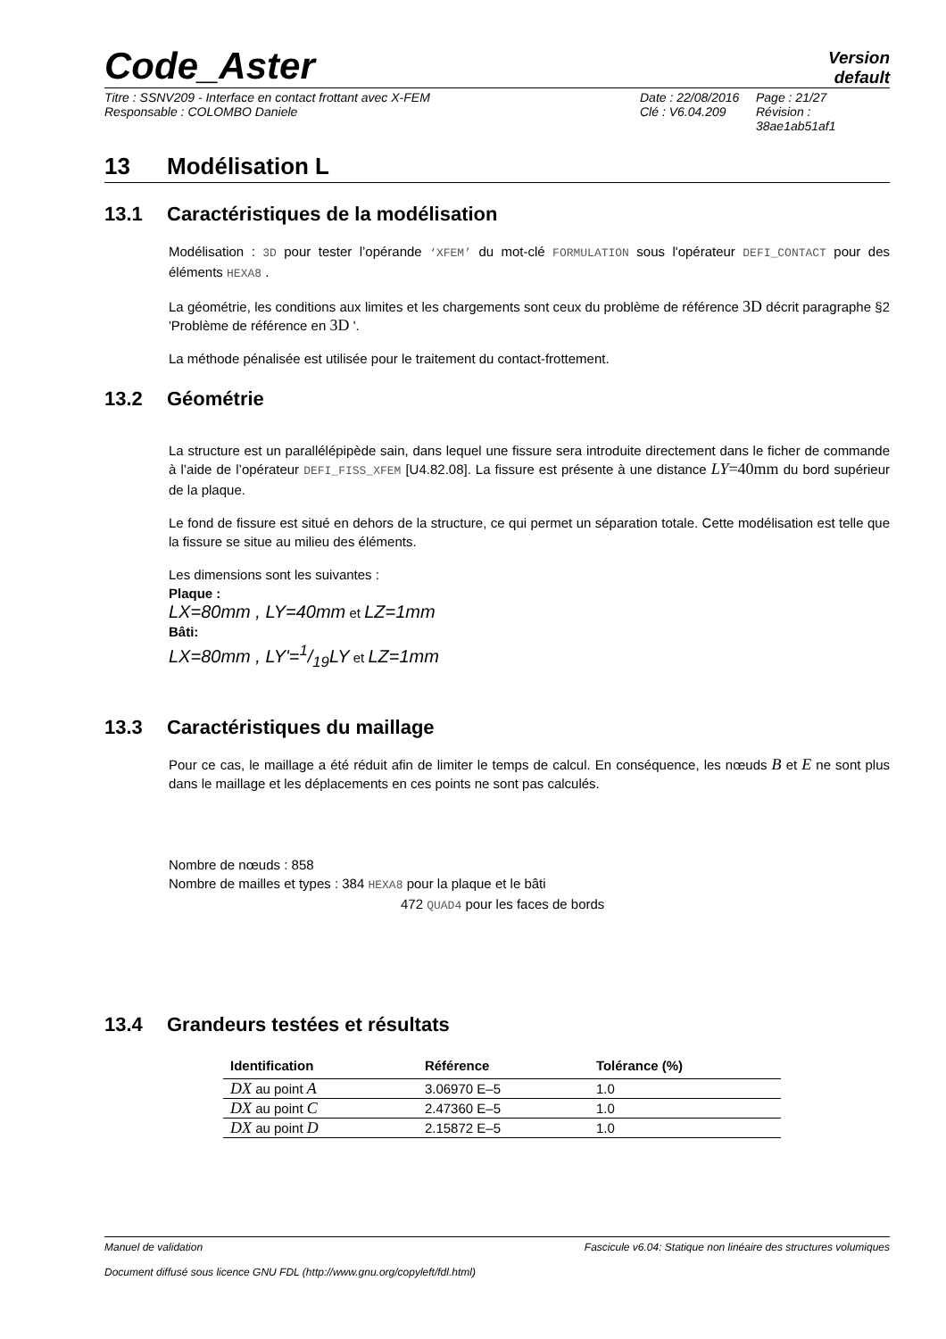Code_Aster
Version
default
Titre : SSNV209 - Interface en contact frottant avec X-FEM
Responsable : COLOMBO Daniele
Date : 22/08/2016
Clé : V6.04.209
Page : 21/27
Révision :
38ae1ab51af1
13 Modélisation L
13.1 Caractéristiques de la modélisation
Modélisation : 3D pour tester l’opérande ‘XFEM’ du mot-clé FORMULATION sous l'opérateur DEFI_CONTACT pour des éléments HEXA8 .
La géométrie, les conditions aux limites et les chargements sont ceux du problème de référence 3D décrit paragraphe §2 'Problème de référence en 3D '.
La méthode pénalisée est utilisée pour le traitement du contact-frottement.
13.2 Géométrie
La structure est un parallélépipède sain, dans lequel une fissure sera introduite directement dans le ficher de commande à l’aide de l’opérateur DEFI_FISS_XFEM [U4.82.08]. La fissure est présente à une distance LY=40mm du bord supérieur de la plaque.
Le fond de fissure est situé en dehors de la structure, ce qui permet un séparation totale. Cette modélisation est telle que la fissure se situe au milieu des éléments.
Les dimensions sont les suivantes :
Plaque :
LX=80mm , LY=40mm et LZ=1mm
Bâti:
LX=80mm , LY'=1/19LY et LZ=1mm
13.3 Caractéristiques du maillage
Pour ce cas, le maillage a été réduit afin de limiter le temps de calcul. En conséquence, les nœuds B et E ne sont plus dans le maillage et les déplacements en ces points ne sont pas calculés.
Nombre de nœuds : 858
Nombre de mailles et types : 384 HEXA8 pour la plaque et le bâti
472 QUAD4 pour les faces de bords
13.4 Grandeurs testées et résultats
| Identification | Référence | Tolérance (%) |
| --- | --- | --- |
| DX au point A | 3.06970 E–5 | 1.0 |
| DX au point C | 2.47360 E–5 | 1.0 |
| DX au point D | 2.15872 E–5 | 1.0 |
Manuel de validation Fascicule v6.04: Statique non linéaire des structures volumiques
Document diffusé sous licence GNU FDL (http://www.gnu.org/copyleft/fdl.html)